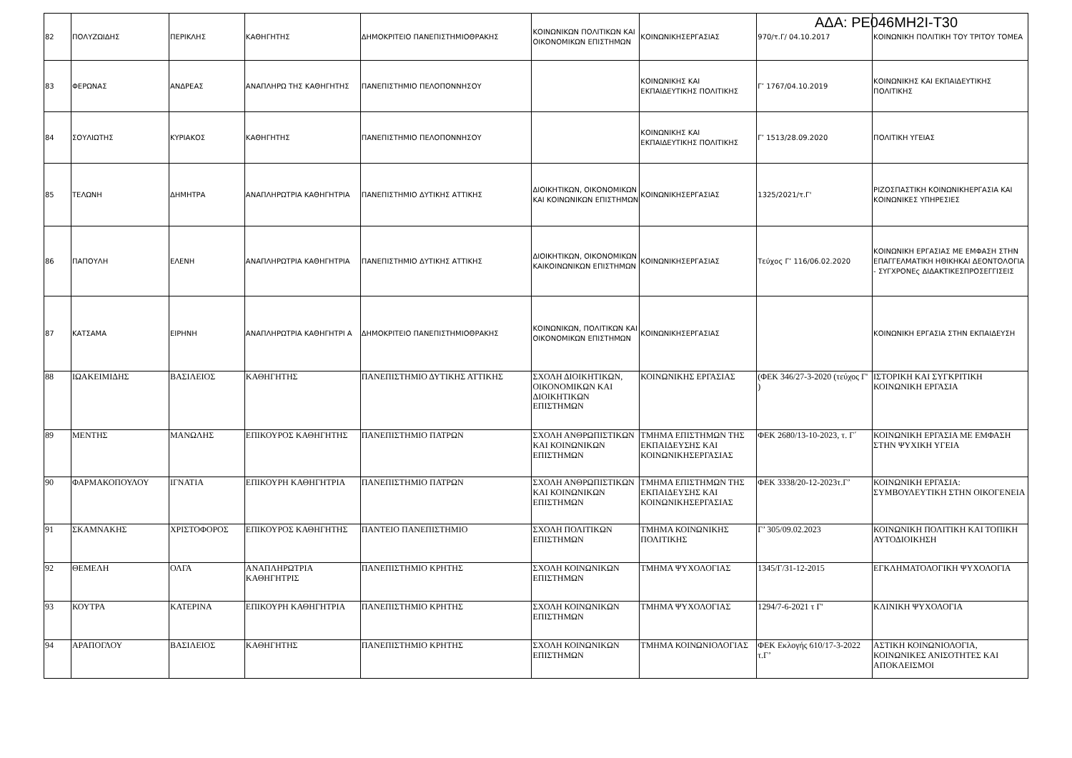ΑΔΑ: ΡΕ046ΜΗ2Ι-Τ30
| 82 | ΠΟΛΥΖΩΙΔΗΣ | ΠΕΡΙΚΛΗΣ | ΚΑΘΗΓΗΤΗΣ | ΔΗΜΟΚΡΙΤΕΙΟ ΠΑΝΕΠΙΣΤΗΜΙΟΘΡΑΚΗΣ | ΚΟΙΝΩΝΙΚΩΝ ΠΟΛΙΤΙΚΩΝ ΚΑΙ ΟΙΚΟΝΟΜΙΚΩΝ ΕΠΙΣΤΗΜΩΝ | ΚΟΙΝΩΝΙΚΗΣΕΡΓΑΣΙΑΣ | 970/τ.Γ/ 04.10.2017 | ΚΟΙΝΩΝΙΚΗ ΠΟΛΙΤΙΚΗ ΤΟΥ ΤΡΙΤΟΥ ΤΟΜΕΑ |
| 83 | ΦΕΡΩΝΑΣ | ΑΝΔΡΕΑΣ | ΑΝΑΠΛΗΡΩ ΤΗΣ ΚΑΘΗΓΗΤΗΣ | ΠΑΝΕΠΙΣΤΗΜΙΟ ΠΕΛΟΠΟΝΝΗΣΟΥ | | ΚΟΙΝΩΝΙΚΗΣ ΚΑΙ ΕΚΠΑΙΔΕΥΤΙΚΗΣ ΠΟΛΙΤΙΚΗΣ | Γ’ 1767/04.10.2019 | ΚΟΙΝΩΝΙΚΗΣ ΚΑΙ ΕΚΠΑΙΔΕΥΤΙΚΗΣ ΠΟΛΙΤΙΚΗΣ |
| 84 | ΣΟΥΛΙΩΤΗΣ | ΚΥΡΙΑΚΟΣ | ΚΑΘΗΓΗΤΗΣ | ΠΑΝΕΠΙΣΤΗΜΙΟ ΠΕΛΟΠΟΝΝΗΣΟΥ | | ΚΟΙΝΩΝΙΚΗΣ ΚΑΙ ΕΚΠΑΙΔΕΥΤΙΚΗΣ ΠΟΛΙΤΙΚΗΣ | Γ’ 1513/28.09.2020 | ΠΟΛΙΤΙΚΗ ΥΓΕΙΑΣ |
| 85 | ΤΕΛΩΝΗ | ΔΗΜΗΤΡΑ | ΑΝΑΠΛΗΡΩΤΡΙΑ ΚΑΘΗΓΗΤΡΙΑ | ΠΑΝΕΠΙΣΤΗΜΙΟ ΔΥΤΙΚΗΣ ΑΤΤΙΚΗΣ | ΔΙΟΙΚΗΤΙΚΩΝ, ΟΙΚΟΝΟΜΙΚΩΝ ΚΑΙ ΚΟΙΝΩΝΙΚΩΝ ΕΠΙΣΤΗΜΩΝ | ΚΟΙΝΩΝΙΚΗΣΕΡΓΑΣΙΑΣ | 1325/2021/τ.Γ' | ΡΙΖΟΣΠΑΣΤΙΚΗ ΚΟΙΝΩΝΙΚΗΕΡΓΑΣΙΑ ΚΑΙ ΚΟΙΝΩΝΙΚΕΣ ΥΠΗΡΕΣΙΕΣ |
| 86 | ΠΑΠΟΥΛΗ | ΕΛΕΝΗ | ΑΝΑΠΛΗΡΩΤΡΙΑ ΚΑΘΗΓΗΤΡΙΑ | ΠΑΝΕΠΙΣΤΗΜΙΟ ΔΥΤΙΚΗΣ ΑΤΤΙΚΗΣ | ΔΙΟΙΚΗΤΙΚΩΝ, ΟΙΚΟΝΟΜΙΚΩΝ ΚΑΙΚΟΙΝΩΝΙΚΩΝ ΕΠΙΣΤΗΜΩΝ | ΚΟΙΝΩΝΙΚΗΣΕΡΓΑΣΙΑΣ | Τεύχος Γ’ 116/06.02.2020 | ΚΟΙΝΩΝΙΚΗ ΕΡΓΑΣΙΑΣ ΜΕ ΕΜΦΑΣΗ ΣΤΗΝ ΕΠΑΓΓΕΛΜΑΤΙΚΗ ΗΘΙΚΗΚΑΙ ΔΕΟΝΤΟΛΟΓΙΑ - ΣΥΓΧΡΟΝΕς ΔΙΔΑΚΤΙΚΕΣΠΡΟΣΕΓΓΙΣΕΙΣ |
| 87 | ΚΑΤΣΑΜΑ | ΕΙΡΗΝΗ | ΑΝΑΠΛΗΡΩΤΡΙΑ ΚΑΘΗΓΗΤΡΙ Α | ΔΗΜΟΚΡΙΤΕΙΟ ΠΑΝΕΠΙΣΤΗΜΙΟΘΡΑΚΗΣ | ΚΟΙΝΩΝΙΚΩΝ, ΠΟΛΙΤΙΚΩΝ ΚΑΙ ΟΙΚΟΝΟΜΙΚΩΝ ΕΠΙΣΤΗΜΩΝ | ΚΟΙΝΩΝΙΚΗΣΕΡΓΑΣΙΑΣ | | ΚΟΙΝΩΝΙΚΗ ΕΡΓΑΣΙΑ ΣΤΗΝ ΕΚΠΑΙΔΕΥΣΗ |
| 88 | ΙΩΑΚΕΙΜΙΔΗΣ | ΒΑΣΙΛΕΙΟΣ | ΚΑΘΗΓΗΤΗΣ | ΠΑΝΕΠΙΣΤΗΜΙΟ ΔΥΤΙΚΗΣ ΑΤΤΙΚΗΣ | ΣΧΟΛΗ ΔΙΟΙΚΗΤΙΚΩΝ, ΟΙΚΟΝΟΜΙΚΩΝ ΚΑΙ ΔΙΟΙΚΗΤΙΚΩΝ ΕΠΙΣΤΗΜΩΝ | ΚΟΙΝΩΝΙΚΗΣ ΕΡΓΑΣΙΑΣ | (ΦΕΚ 346/27-3-2020 (τεύχος Γ' ) | ΙΣΤΟΡΙΚΗ ΚΑΙ ΣΥΓΚΡΙΤΙΚΗ ΚΟΙΝΩΝΙΚΗ ΕΡΓΑΣΙΑ |
| 89 | ΜΕΝΤΗΣ | ΜΑΝΩΛΗΣ | ΕΠΙΚΟΥΡΟΣ ΚΑΘΗΓΗΤΗΣ | ΠΑΝΕΠΙΣΤΗΜΙΟ ΠΑΤΡΩΝ | ΣΧΟΛΗ ΑΝΘΡΩΠΙΣΤΙΚΩΝ ΚΑΙ ΚΟΙΝΩΝΙΚΩΝ ΕΠΙΣΤΗΜΩΝ | ΤΜΗΜΑ ΕΠΙΣΤΗΜΩΝ ΤΗΣ ΕΚΠΑΙΔΕΥΣΗΣ ΚΑΙ ΚΟΙΝΩΝΙΚΗΣΕΡΓΑΣΙΑΣ | ΦΕΚ 2680/13-10-2023, τ. Γ΄ | ΚΟΙΝΩΝΙΚΗ ΕΡΓΑΣΙΑ ΜΕ ΕΜΦΑΣΗ ΣΤΗΝ ΨΥΧΙΚΗ ΥΓΕΙΑ |
| 90 | ΦΑΡΜΑΚΟΠΟΥΛΟΥ | ΙΓΝΑΤΙΑ | ΕΠΙΚΟΥΡΗ ΚΑΘΗΓΗΤΡΙΑ | ΠΑΝΕΠΙΣΤΗΜΙΟ ΠΑΤΡΩΝ | ΣΧΟΛΗ ΑΝΘΡΩΠΙΣΤΙΚΩΝ ΚΑΙ ΚΟΙΝΩΝΙΚΩΝ ΕΠΙΣΤΗΜΩΝ | ΤΜΗΜΑ ΕΠΙΣΤΗΜΩΝ ΤΗΣ ΕΚΠΑΙΔΕΥΣΗΣ ΚΑΙ ΚΟΙΝΩΝΙΚΗΣΕΡΓΑΣΙΑΣ | ΦΕΚ 3338/20-12-2023τ.Γ’ | ΚΟΙΝΩΝΙΚΗ ΕΡΓΑΣΙΑ: ΣΥΜΒΟΥΛΕΥΤΙΚΗ ΣΤΗΝ ΟΙΚΟΓΕΝΕΙΑ |
| 91 | ΣΚΑΜΝΑΚΗΣ | ΧΡΙΣΤΟΦΟΡΟΣ | ΕΠΙΚΟΥΡΟΣ ΚΑΘΗΓΗΤΗΣ | ΠΑΝΤΕΙΟ ΠΑΝΕΠΙΣΤΗΜΙΟ | ΣΧΟΛΗ ΠΟΛΙΤΙΚΩΝ ΕΠΙΣΤΗΜΩΝ | ΤΜΗΜΑ ΚΟΙΝΩΝΙΚΗΣ ΠΟΛΙΤΙΚΗΣ | Γ’ 305/09.02.2023 | ΚΟΙΝΩΝΙΚΗ ΠΟΛΙΤΙΚΗ ΚΑΙ ΤΟΠΙΚΗ ΑΥΤΟΔΙΟΙΚΗΣΗ |
| 92 | ΘΕΜΕΛΗ | ΟΛΓΑ | ΑΝΑΠΛΗΡΩΤΡΙΑ ΚΑΘΗΓΗΤΡΙΣ | ΠΑΝΕΠΙΣΤΗΜΙΟ ΚΡΗΤΗΣ | ΣΧΟΛΗ ΚΟΙΝΩΝΙΚΩΝ ΕΠΙΣΤΗΜΩΝ | ΤΜΗΜΑ ΨΥΧΟΛΟΓΙΑΣ | 1345/Γ/31-12-2015 | ΕΓΚΛΗΜΑΤΟΛΟΓΙΚΗ ΨΥΧΟΛΟΓΙΑ |
| 93 | ΚΟΥΤΡΑ | ΚΑΤΕΡΙΝΑ | ΕΠΙΚΟΥΡΗ ΚΑΘΗΓΗΤΡΙΑ | ΠΑΝΕΠΙΣΤΗΜΙΟ ΚΡΗΤΗΣ | ΣΧΟΛΗ ΚΟΙΝΩΝΙΚΩΝ ΕΠΙΣΤΗΜΩΝ | ΤΜΗΜΑ ΨΥΧΟΛΟΓΙΑΣ | 1294/7-6-2021 τ Γ' | ΚΛΙΝΙΚΗ ΨΥΧΟΛΟΓΙΑ |
| 94 | ΑΡΑΠΟΓΛΟΥ | ΒΑΣΙΛΕΙΟΣ | ΚΑΘΗΓΗΤΗΣ | ΠΑΝΕΠΙΣΤΗΜΙΟ ΚΡΗΤΗΣ | ΣΧΟΛΗ ΚΟΙΝΩΝΙΚΩΝ ΕΠΙΣΤΗΜΩΝ | ΤΜΗΜΑ ΚΟΙΝΩΝΙΟΛΟΓΙΑΣ | ΦΕΚ Εκλογής 610/17-3-2022 τ.Γ’ | ΑΣΤΙΚΗ ΚΟΙΝΩΝΙΟΛΟΓΙΑ, ΚΟΙΝΩΝΙΚΕΣ ΑΝΙΣΟΤΗΤΕΣ ΚΑΙ ΑΠΟΚΛΕΙΣΜΟΙ |